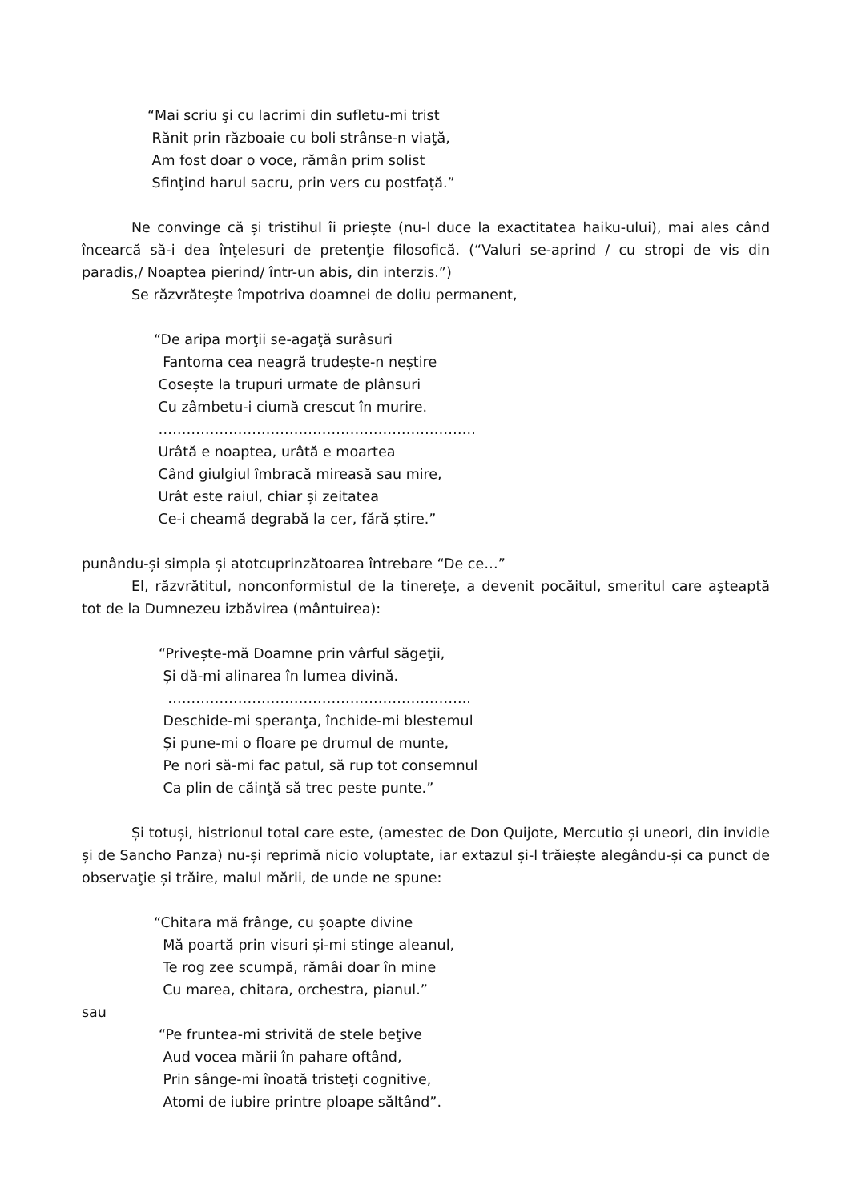“Mai scriu şi cu lacrimi din sufletu-mi trist
Rănit prin războaie cu boli strânse-n viaţă,
Am fost doar o voce, rămân prim solist
Sfinţind harul sacru, prin vers cu postfaţă.”
Ne convinge că și tristihul îi priește (nu-l duce la exactitatea haiku-ului), mai ales când încearcă să-i dea înţelesuri de pretenţie filosofică. (“Valuri se-aprind / cu stropi de vis din paradis,/ Noaptea pierind/ într-un abis, din interzis.”)
Se răzvrăteşte împotriva doamnei de doliu permanent,
“De aripa morţii se-agaţă surâsuri
Fantoma cea neagră trudește-n neștire
Cosește la trupuri urmate de plânsuri
Cu zâmbetu-i ciumă crescut în murire.
…………………………………………………………..
Urâtă e noaptea, urâtă e moartea
Când giulgiul îmbracă mireasă sau mire,
Urât este raiul, chiar și zeitatea
Ce-i cheamă degrabă la cer, fără știre.”
punându-și simpla și atotcuprinzătoarea întrebare “De ce…”
El, răzvrătitul, nonconformistul de la tinereţe, a devenit pocăitul, smeritul care aşteaptă tot de la Dumnezeu izbăvirea (mântuirea):
“Privește-mă Doamne prin vârful săgeţii,
Și dă-mi alinarea în lumea divină.
………………………………………………………..
Deschide-mi speranţa, închide-mi blestemul
Și pune-mi o floare pe drumul de munte,
Pe nori să-mi fac patul, să rup tot consemnul
Ca plin de căinţă să trec peste punte.”
Și totuși, histrionul total care este, (amestec de Don Quijote, Mercutio și uneori, din invidie și de Sancho Panza) nu-și reprimă nicio voluptate, iar extazul și-l trăiește alegându-și ca punct de observaţie și trăire, malul mării, de unde ne spune:
“Chitara mă frânge, cu șoapte divine
Mă poartă prin visuri și-mi stinge aleanul,
Te rog zee scumpă, rămâi doar în mine
Cu marea, chitara, orchestra, pianul.”
sau
“Pe fruntea-mi strivită de stele beţive
Aud vocea mării în pahare oftând,
Prin sânge-mi înoată tristeţi cognitive,
Atomi de iubire printre ploape săltând”.